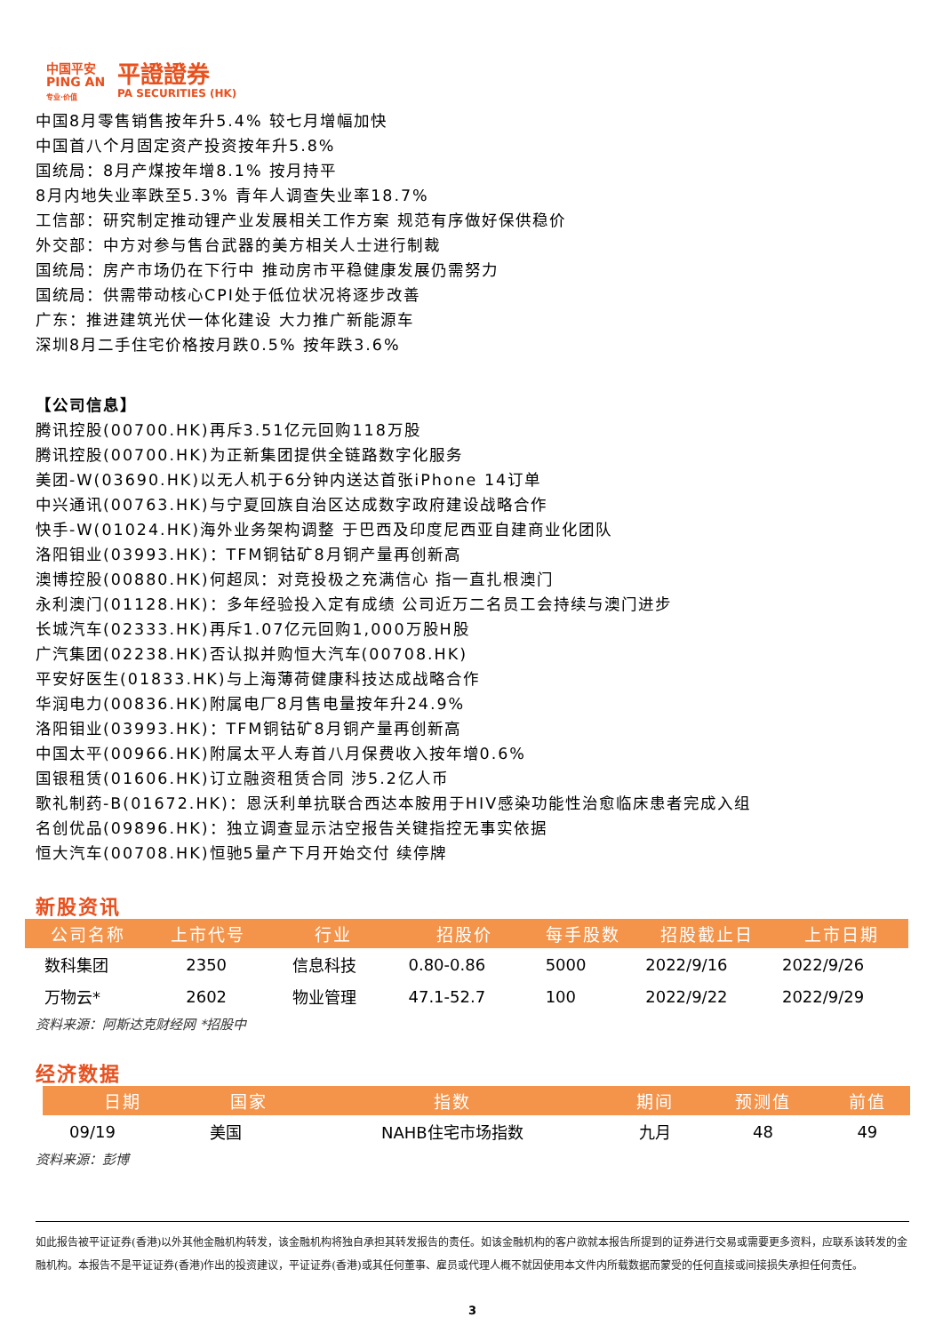中国平安
PING AN
专业·价值
平證證券
PA SECURITIES (HK)
中国8月零售销售按年升5.4% 较七月增幅加快
中国首八个月固定资产投资按年升5.8%
国统局：8月产煤按年增8.1% 按月持平
8月内地失业率跌至5.3% 青年人调查失业率18.7%
工信部：研究制定推动锂产业发展相关工作方案 规范有序做好保供稳价
外交部：中方对参与售台武器的美方相关人士进行制裁
国统局：房产市场仍在下行中 推动房市平稳健康发展仍需努力
国统局：供需带动核心CPI处于低位状况将逐步改善
广东：推进建筑光伏一体化建设 大力推广新能源车
深圳8月二手住宅价格按月跌0.5% 按年跌3.6%
【公司信息】
腾讯控股(00700.HK)再斥3.51亿元回购118万股
腾讯控股(00700.HK)为正新集团提供全链路数字化服务
美团-W(03690.HK)以无人机于6分钟内送达首张iPhone 14订单
中兴通讯(00763.HK)与宁夏回族自治区达成数字政府建设战略合作
快手-W(01024.HK)海外业务架构调整 于巴西及印度尼西亚自建商业化团队
洛阳钼业(03993.HK)：TFM铜钴矿8月铜产量再创新高
澳博控股(00880.HK)何超凤：对竞投极之充满信心 指一直扎根澳门
永利澳门(01128.HK)：多年经验投入定有成绩 公司近万二名员工会持续与澳门进步
长城汽车(02333.HK)再斥1.07亿元回购1,000万股H股
广汽集团(02238.HK)否认拟并购恒大汽车(00708.HK)
平安好医生(01833.HK)与上海薄荷健康科技达成战略合作
华润电力(00836.HK)附属电厂8月售电量按年升24.9%
洛阳钼业(03993.HK)：TFM铜钴矿8月铜产量再创新高
中国太平(00966.HK)附属太平人寿首八月保费收入按年增0.6%
国银租赁(01606.HK)订立融资租赁合同 涉5.2亿人币
歌礼制药-B(01672.HK)：恩沃利单抗联合西达本胺用于HIV感染功能性治愈临床患者完成入组
名创优品(09896.HK)：独立调查显示沽空报告关键指控无事实依据
恒大汽车(00708.HK)恒驰5量产下月开始交付 续停牌
新股资讯
| 公司名称 | 上市代号 | 行业 | 招股价 | 每手股数 | 招股截止日 | 上市日期 |
| --- | --- | --- | --- | --- | --- | --- |
| 数科集团 | 2350 | 信息科技 | 0.80-0.86 | 5000 | 2022/9/16 | 2022/9/26 |
| 万物云* | 2602 | 物业管理 | 47.1-52.7 | 100 | 2022/9/22 | 2022/9/29 |
资料来源：阿斯达克财经网 *招股中
经济数据
| 日期 | 国家 | 指数 | 期间 | 预测值 | 前值 |
| --- | --- | --- | --- | --- | --- |
| 09/19 | 美国 | NAHB住宅市场指数 | 九月 | 48 | 49 |
资料来源：彭博
如此报告被平证证券(香港)以外其他金融机构转发，该金融机构将独自承担其转发报告的责任。如该金融机构的客户欲就本报告所提到的证券进行交易或需要更多资料，应联系该转发的金融机构。本报告不是平证证券(香港)作出的投资建议，平证证券(香港)或其任何董事、雇员或代理人概不就因使用本文件内所载数据而蒙受的任何直接或间接损失承担任何责任。
3